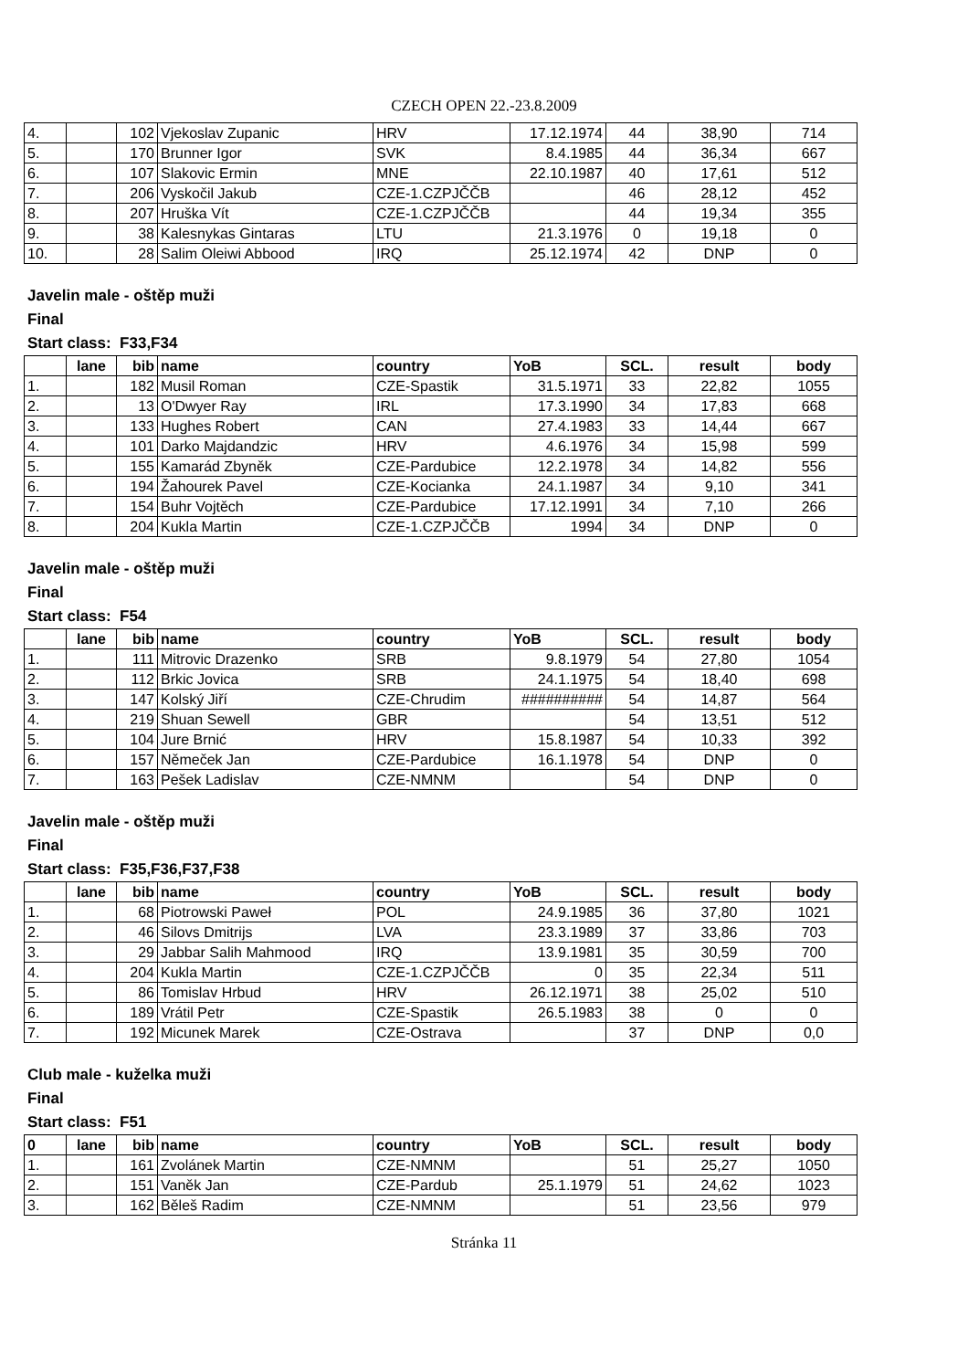CZECH OPEN 22.-23.8.2009
| 4. | | 102 | Vjekoslav Zupanic | HRV | 17.12.1974 | 44 | 38,90 | 714 |
| 5. | | 170 | Brunner Igor | SVK | 8.4.1985 | 44 | 36,34 | 667 |
| 6. | | 107 | Slakovic Ermin | MNE | 22.10.1987 | 40 | 17,61 | 512 |
| 7. | | 206 | Vyskočil Jakub | CZE-1.CZPJČČB | | 46 | 28,12 | 452 |
| 8. | | 207 | Hruška Vít | CZE-1.CZPJČČB | | 44 | 19,34 | 355 |
| 9. | | 38 | Kalesnykas Gintaras | LTU | 21.3.1976 | 0 | 19,18 | 0 |
| 10. | | 28 | Salim Oleiwi Abbood | IRQ | 25.12.1974 | 42 | DNP | 0 |
Javelin male - oštěp muži
Final
Start class: F33,F34
| | lane | bib | name | country | YoB | SCL. | result | body |
| --- | --- | --- | --- | --- | --- | --- | --- | --- |
| 1. | | 182 | Musil Roman | CZE-Spastik | 31.5.1971 | 33 | 22,82 | 1055 |
| 2. | | 13 | O'Dwyer Ray | IRL | 17.3.1990 | 34 | 17,83 | 668 |
| 3. | | 133 | Hughes Robert | CAN | 27.4.1983 | 33 | 14,44 | 667 |
| 4. | | 101 | Darko Majdandzic | HRV | 4.6.1976 | 34 | 15,98 | 599 |
| 5. | | 155 | Kamarád Zbyněk | CZE-Pardubice | 12.2.1978 | 34 | 14,82 | 556 |
| 6. | | 194 | Žahourek Pavel | CZE-Kocianka | 24.1.1987 | 34 | 9,10 | 341 |
| 7. | | 154 | Buhr Vojtěch | CZE-Pardubice | 17.12.1991 | 34 | 7,10 | 266 |
| 8. | | 204 | Kukla Martin | CZE-1.CZPJČČB | 1994 | 34 | DNP | 0 |
Javelin male - oštěp muži
Final
Start class: F54
| | lane | bib | name | country | YoB | SCL. | result | body |
| --- | --- | --- | --- | --- | --- | --- | --- | --- |
| 1. | | 111 | Mitrovic Drazenko | SRB | 9.8.1979 | 54 | 27,80 | 1054 |
| 2. | | 112 | Brkic Jovica | SRB | 24.1.1975 | 54 | 18,40 | 698 |
| 3. | | 147 | Kolský Jiří | CZE-Chrudim | ########## | 54 | 14,87 | 564 |
| 4. | | 219 | Shuan Sewell | GBR | | 54 | 13,51 | 512 |
| 5. | | 104 | Jure Brnić | HRV | 15.8.1987 | 54 | 10,33 | 392 |
| 6. | | 157 | Němeček Jan | CZE-Pardubice | 16.1.1978 | 54 | DNP | 0 |
| 7. | | 163 | Pešek Ladislav | CZE-NMNM | | 54 | DNP | 0 |
Javelin male - oštěp muži
Final
Start class: F35,F36,F37,F38
| | lane | bib | name | country | YoB | SCL. | result | body |
| --- | --- | --- | --- | --- | --- | --- | --- | --- |
| 1. | | 68 | Piotrowski Paweł | POL | 24.9.1985 | 36 | 37,80 | 1021 |
| 2. | | 46 | Silovs Dmitrijs | LVA | 23.3.1989 | 37 | 33,86 | 703 |
| 3. | | 29 | Jabbar Salih Mahmood | IRQ | 13.9.1981 | 35 | 30,59 | 700 |
| 4. | | 204 | Kukla Martin | CZE-1.CZPJČČB | 0 | 35 | 22,34 | 511 |
| 5. | | 86 | Tomislav Hrbud | HRV | 26.12.1971 | 38 | 25,02 | 510 |
| 6. | | 189 | Vrátil Petr | CZE-Spastik | 26.5.1983 | 38 | 0 | 0 |
| 7. | | 192 | Micunek Marek | CZE-Ostrava | | 37 | DNP | 0,0 |
Club male - kuželka muži
Final
Start class: F51
| 0 | lane | bib | name | country | YoB | SCL. | result | body |
| --- | --- | --- | --- | --- | --- | --- | --- | --- |
| 1. | | 161 | Zvolánek Martin | CZE-NMNM | | 51 | 25,27 | 1050 |
| 2. | | 151 | Vaněk Jan | CZE-Pardub | 25.1.1979 | 51 | 24,62 | 1023 |
| 3. | | 162 | Běleš Radim | CZE-NMNM | | 51 | 23,56 | 979 |
Stránka 11